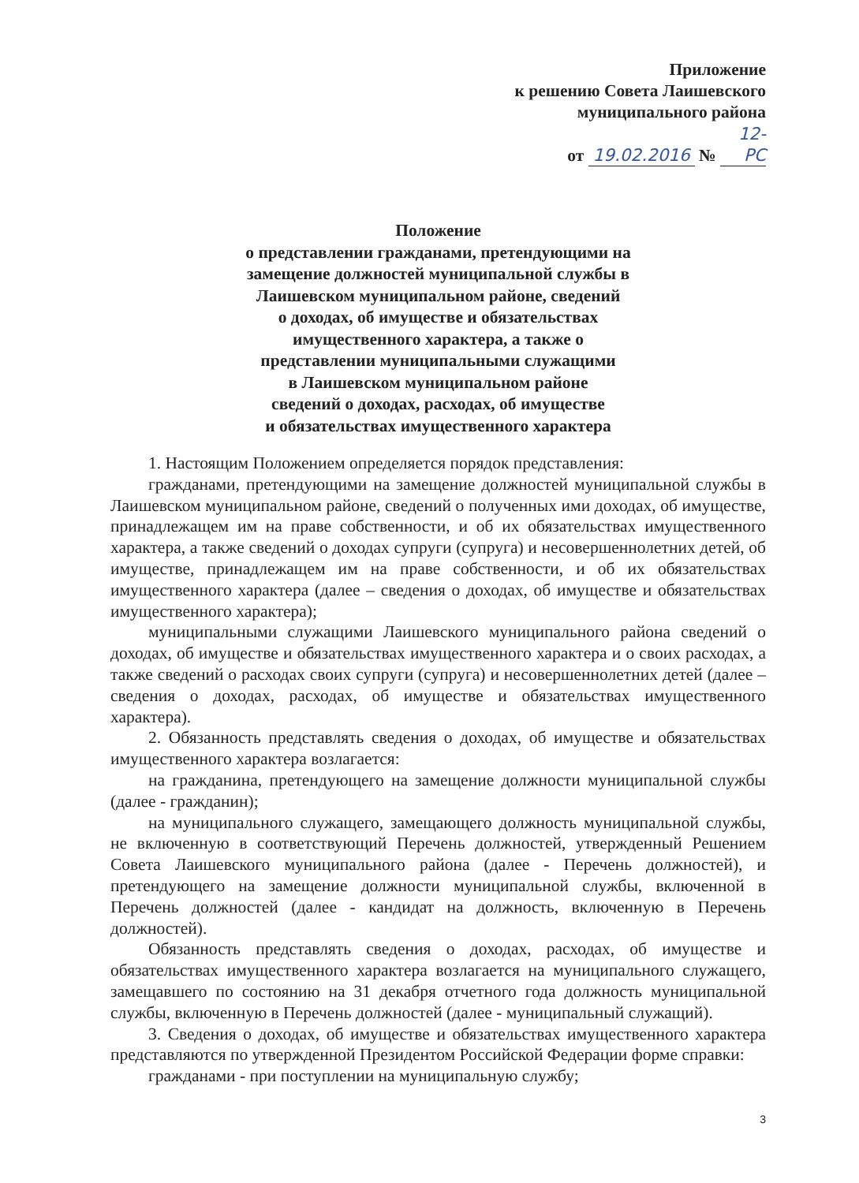Приложение
к решению Совета Лаишевского
муниципального района
от 19.02.2016 № 12-РС
Положение
о представлении гражданами, претендующими на
замещение должностей муниципальной службы в
Лаишевском муниципальном районе, сведений
о доходах, об имуществе и обязательствах
имущественного характера, а также о
представлении муниципальными служащими
в Лаишевском муниципальном районе
сведений о доходах, расходах, об имуществе
и обязательствах имущественного характера
1. Настоящим Положением определяется порядок представления:
гражданами, претендующими на замещение должностей муниципальной службы в Лаишевском муниципальном районе, сведений о полученных ими доходах, об имуществе, принадлежащем им на праве собственности, и об их обязательствах имущественного характера, а также сведений о доходах супруги (супруга) и несовершеннолетних детей, об имуществе, принадлежащем им на праве собственности, и об их обязательствах имущественного характера (далее – сведения о доходах, об имуществе и обязательствах имущественного характера);
муниципальными служащими Лаишевского муниципального района сведений о доходах, об имуществе и обязательствах имущественного характера и о своих расходах, а также сведений о расходах своих супруги (супруга) и несовершеннолетних детей (далее – сведения о доходах, расходах, об имуществе и обязательствах имущественного характера).
2. Обязанность представлять сведения о доходах, об имуществе и обязательствах имущественного характера возлагается:
на гражданина, претендующего на замещение должности муниципальной службы (далее - гражданин);
на муниципального служащего, замещающего должность муниципальной службы, не включенную в соответствующий Перечень должностей, утвержденный Решением Совета Лаишевского муниципального района (далее - Перечень должностей), и претендующего на замещение должности муниципальной службы, включенной в Перечень должностей (далее - кандидат на должность, включенную в Перечень должностей).
Обязанность представлять сведения о доходах, расходах, об имуществе и обязательствах имущественного характера возлагается на муниципального служащего, замещавшего по состоянию на 31 декабря отчетного года должность муниципальной службы, включенную в Перечень должностей (далее - муниципальный служащий).
3. Сведения о доходах, об имуществе и обязательствах имущественного характера представляются по утвержденной Президентом Российской Федерации форме справки:
гражданами - при поступлении на муниципальную службу;
3